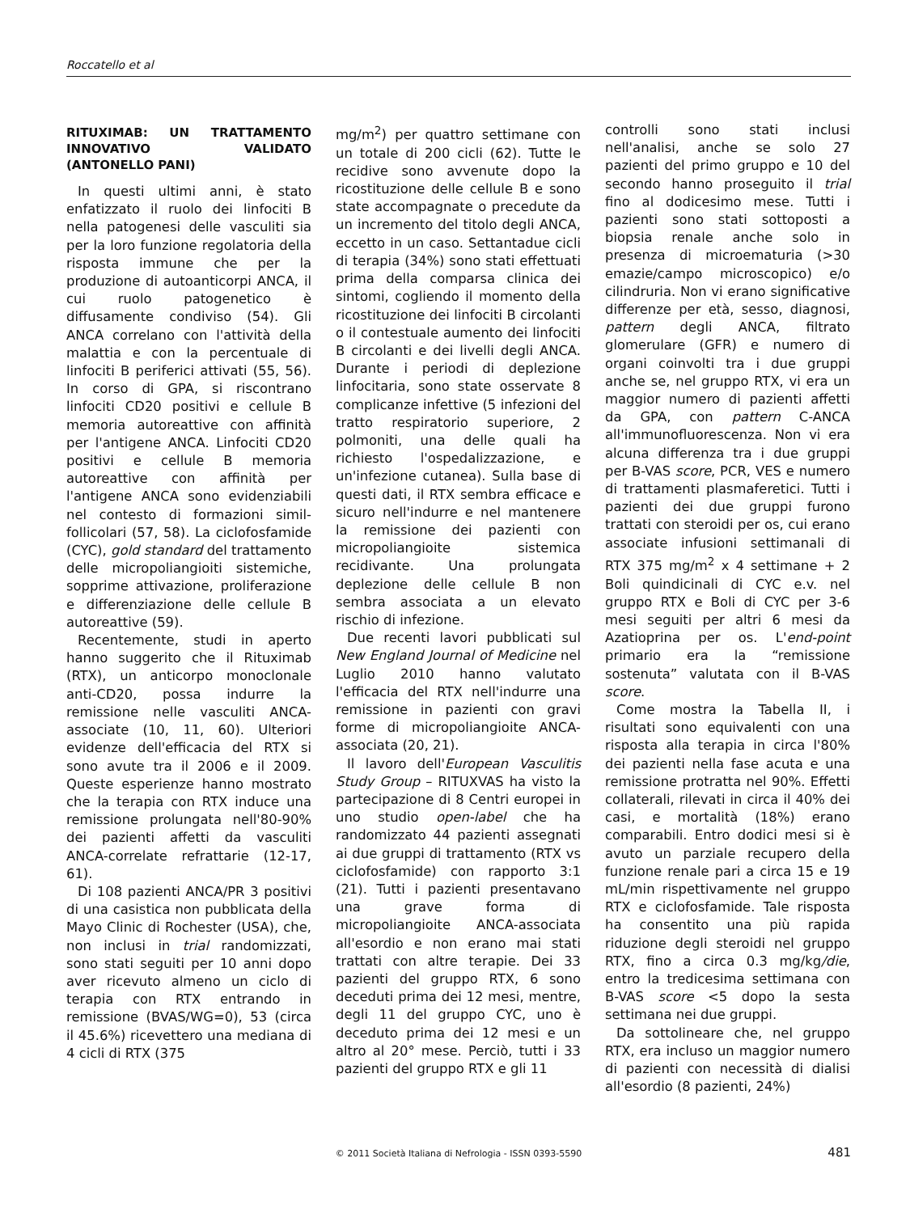Roccatello et al
RITUXIMAB: UN TRATTAMENTO INNOVATIVO VALIDATO (ANTONELLO PANI)
In questi ultimi anni, è stato enfatizzato il ruolo dei linfociti B nella patogenesi delle vasculiti sia per la loro funzione regolatoria della risposta immune che per la produzione di autoanticorpi ANCA, il cui ruolo patogenetico è diffusamente condiviso (54). Gli ANCA correlano con l'attività della malattia e con la percentuale di linfociti B periferici attivati (55, 56). In corso di GPA, si riscontrano linfociti CD20 positivi e cellule B memoria autoreattive con affinità per l'antigene ANCA. Linfociti CD20 positivi e cellule B memoria autoreattive con affinità per l'antigene ANCA sono evidenziabili nel contesto di formazioni simil-follicolari (57, 58). La ciclofosfamide (CYC), gold standard del trattamento delle micropoliangioiti sistemiche, sopprime attivazione, proliferazione e differenziazione delle cellule B autoreattive (59).
Recentemente, studi in aperto hanno suggerito che il Rituximab (RTX), un anticorpo monoclonale anti-CD20, possa indurre la remissione nelle vasculiti ANCA-associate (10, 11, 60). Ulteriori evidenze dell'efficacia del RTX si sono avute tra il 2006 e il 2009. Queste esperienze hanno mostrato che la terapia con RTX induce una remissione prolungata nell'80-90% dei pazienti affetti da vasculiti ANCA-correlate refrattarie (12-17, 61).
Di 108 pazienti ANCA/PR 3 positivi di una casistica non pubblicata della Mayo Clinic di Rochester (USA), che, non inclusi in trial randomizzati, sono stati seguiti per 10 anni dopo aver ricevuto almeno un ciclo di terapia con RTX entrando in remissione (BVAS/WG=0), 53 (circa il 45.6%) ricevettero una mediana di 4 cicli di RTX (375
mg/m<sup>2</sup>) per quattro settimane con un totale di 200 cicli (62). Tutte le recidive sono avvenute dopo la ricostituzione delle cellule B e sono state accompagnate o precedute da un incremento del titolo degli ANCA, eccetto in un caso. Settantadue cicli di terapia (34%) sono stati effettuati prima della comparsa clinica dei sintomi, cogliendo il momento della ricostituzione dei linfociti B circolanti o il contestuale aumento dei linfociti B circolanti e dei livelli degli ANCA. Durante i periodi di deplezione linfocitaria, sono state osservate 8 complicanze infettive (5 infezioni del tratto respiratorio superiore, 2 polmoniti, una delle quali ha richiesto l'ospedalizzazione, e un'infezione cutanea). Sulla base di questi dati, il RTX sembra efficace e sicuro nell'indurre e nel mantenere la remissione dei pazienti con micropoliangioite sistemica recidivante. Una prolungata deplezione delle cellule B non sembra associata a un elevato rischio di infezione.
Due recenti lavori pubblicati sul New England Journal of Medicine nel Luglio 2010 hanno valutato l'efficacia del RTX nell'indurre una remissione in pazienti con gravi forme di micropoliangioite ANCA-associata (20, 21).
Il lavoro dell'European Vasculitis Study Group – RITUXVAS ha visto la partecipazione di 8 Centri europei in uno studio open-label che ha randomizzato 44 pazienti assegnati ai due gruppi di trattamento (RTX vs ciclofosfamide) con rapporto 3:1 (21). Tutti i pazienti presentavano una grave forma di micropoliangioite ANCA-associata all'esordio e non erano mai stati trattati con altre terapie. Dei 33 pazienti del gruppo RTX, 6 sono deceduti prima dei 12 mesi, mentre, degli 11 del gruppo CYC, uno è deceduto prima dei 12 mesi e un altro al 20° mese. Perciò, tutti i 33 pazienti del gruppo RTX e gli 11
controlli sono stati inclusi nell'analisi, anche se solo 27 pazienti del primo gruppo e 10 del secondo hanno proseguito il trial fino al dodicesimo mese. Tutti i pazienti sono stati sottoposti a biopsia renale anche solo in presenza di microematuria (>30 emazie/campo microscopico) e/o cilindruria. Non vi erano significative differenze per età, sesso, diagnosi, pattern degli ANCA, filtrato glomerulare (GFR) e numero di organi coinvolti tra i due gruppi anche se, nel gruppo RTX, vi era un maggior numero di pazienti affetti da GPA, con pattern C-ANCA all'immunofluorescenza. Non vi era alcuna differenza tra i due gruppi per B-VAS score, PCR, VES e numero di trattamenti plasmaferetici. Tutti i pazienti dei due gruppi furono trattati con steroidi per os, cui erano associate infusioni settimanali di RTX 375 mg/m<sup>2</sup> x 4 settimane + 2 Boli quindicinali di CYC e.v. nel gruppo RTX e Boli di CYC per 3-6 mesi seguiti per altri 6 mesi da Azatioprina per os. L'end-point primario era la “remissione sostenuta” valutata con il B-VAS score.
Come mostra la Tabella II, i risultati sono equivalenti con una risposta alla terapia in circa l'80% dei pazienti nella fase acuta e una remissione protratta nel 90%. Effetti collaterali, rilevati in circa il 40% dei casi, e mortalità (18%) erano comparabili. Entro dodici mesi si è avuto un parziale recupero della funzione renale pari a circa 15 e 19 mL/min rispettivamente nel gruppo RTX e ciclofosfamide. Tale risposta ha consentito una più rapida riduzione degli steroidi nel gruppo RTX, fino a circa 0.3 mg/kg/die, entro la tredicesima settimana con B-VAS score <5 dopo la sesta settimana nei due gruppi.
Da sottolineare che, nel gruppo RTX, era incluso un maggior numero di pazienti con necessità di dialisi all'esordio (8 pazienti, 24%)
© 2011 Società Italiana di Nefrologia - ISSN 0393-5590 481